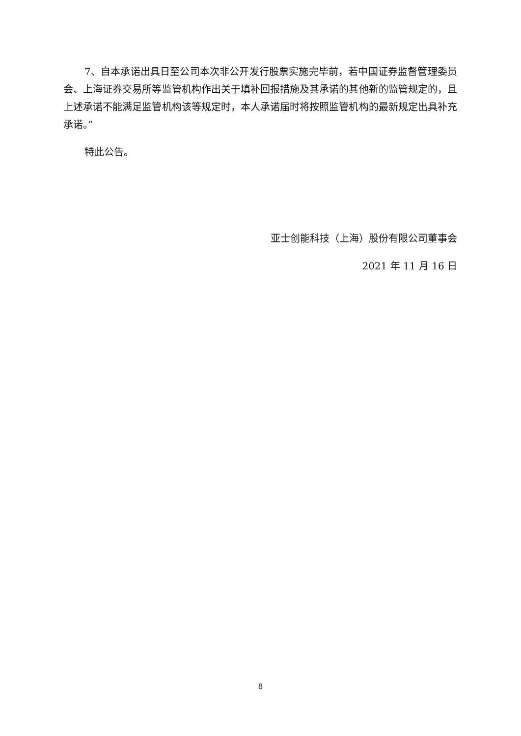7、自本承诺出具日至公司本次非公开发行股票实施完毕前，若中国证券监督管理委员会、上海证券交易所等监管机构作出关于填补回报措施及其承诺的其他新的监管规定的，且上述承诺不能满足监管机构该等规定时，本人承诺届时将按照监管机构的最新规定出具补充承诺。”
特此公告。
亚士创能科技（上海）股份有限公司董事会
2021 年 11 月 16 日
8